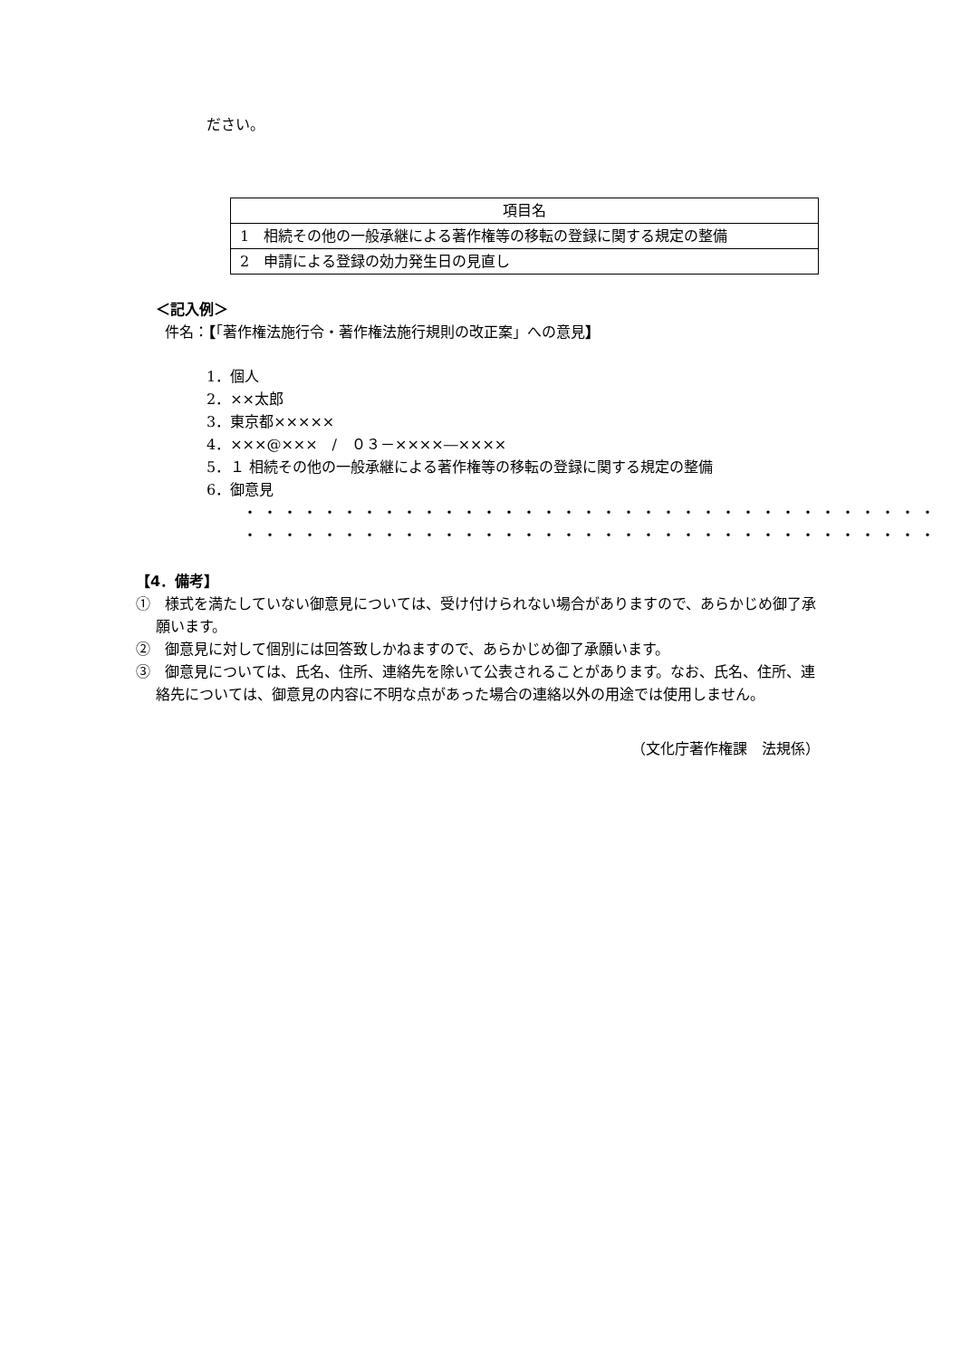ださい。
| 項目名 |
| --- |
| 1 相続その他の一般承継による著作権等の移転の登録に関する規定の整備 |
| 2 申請による登録の効力発生日の見直し |
＜記入例＞
件名：【「著作権法施行令・著作権法施行規則の改正案」への意見】
1．個人
2．××太郎
3．東京都×××××
4．×××@×××　/　０３－××××―××××
5．１ 相続その他の一般承継による著作権等の移転の登録に関する規定の整備
6．御意見
・・・・・・・・・・・・・・・・・・・・・・・・・・・・・・・・・・・
・・・・・・・・・・・・・・・・・・・・・・・・・・・・・・・・・・・
【4．備考】
①　様式を満たしていない御意見については、受け付けられない場合がありますので、あらかじめ御了承願います。
②　御意見に対して個別には回答致しかねますので、あらかじめ御了承願います。
③　御意見については、氏名、住所、連絡先を除いて公表されることがあります。なお、氏名、住所、連絡先については、御意見の内容に不明な点があった場合の連絡以外の用途では使用しません。
（文化庁著作権課　法規係）